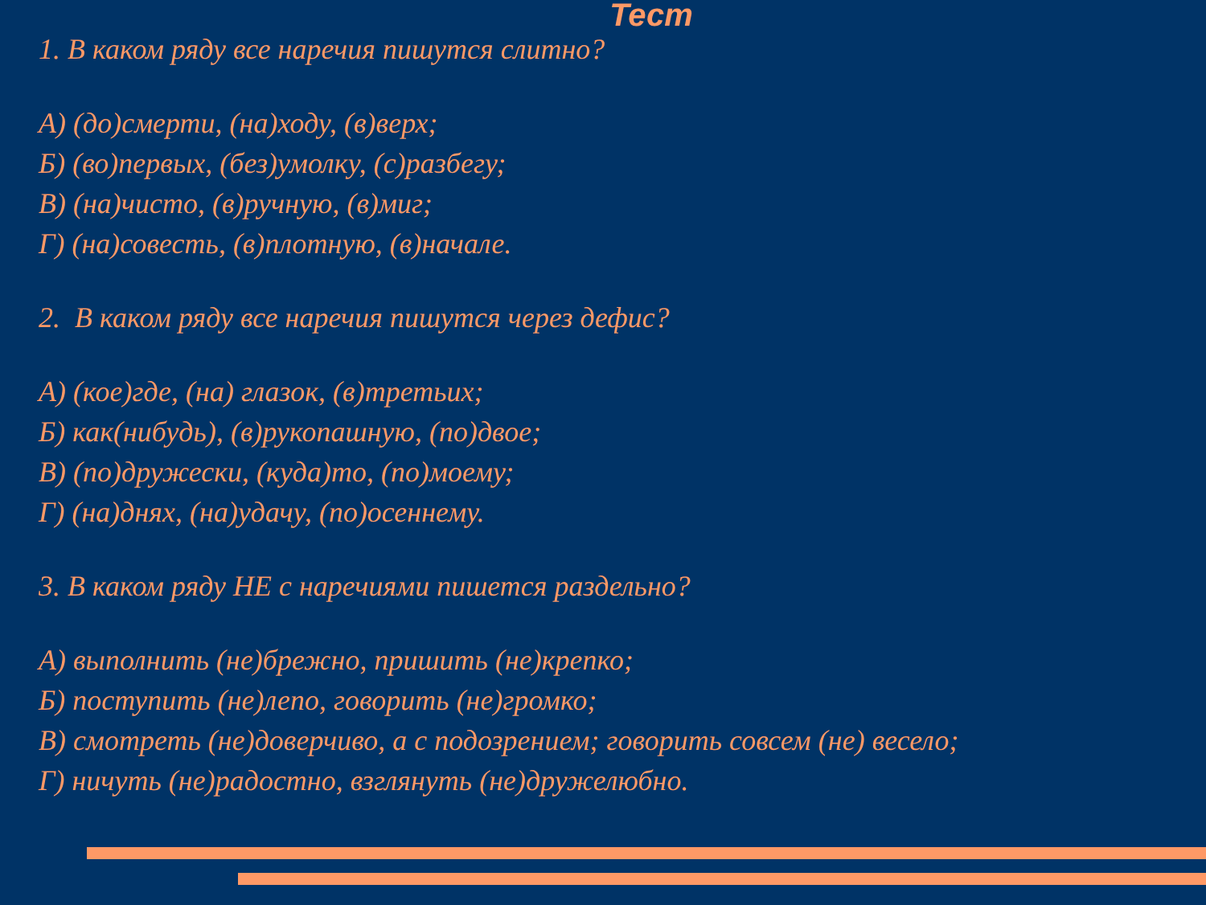Тест
1. В каком ряду все наречия пишутся слитно?
А) (до)смерти, (на)ходу, (в)верх;
Б) (во)первых, (без)умолку, (с)разбегу;
В) (на)чисто, (в)ручную, (в)миг;
Г) (на)совесть, (в)плотную, (в)начале.
2. В каком ряду все наречия пишутся через дефис?
А) (кое)где, (на) глазок, (в)третьих;
Б) как(нибудь), (в)рукопашную, (по)двое;
В) (по)дружески, (куда)то, (по)моему;
Г) (на)днях, (на)удачу, (по)осеннему.
3. В каком ряду НЕ с наречиями пишется раздельно?
А) выполнить (не)брежно, пришить (не)крепко;
Б) поступить (не)лепо, говорить (не)громко;
В) смотреть (не)доверчиво, а с подозрением; говорить совсем (не) весело;
Г) ничуть (не)радостно, взглянуть (не)дружелюбно.